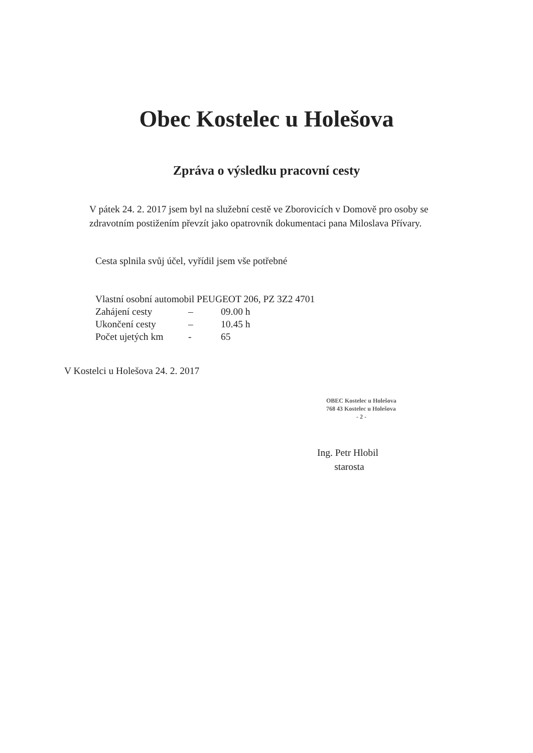Obec Kostelec u Holešova
Zpráva o výsledku pracovní cesty
V pátek 24. 2. 2017 jsem byl na služební cestě ve Zborovicích v Domově pro osoby se zdravotním postižením převzít jako opatrovník dokumentaci pana Miloslava Přívary.
Cesta splnila svůj účel, vyřídil jsem vše potřebné
Vlastní osobní automobil PEUGEOT 206, PZ 3Z2 4701
Zahájení cesty – 09.00 h
Ukončení cesty – 10.45 h
Počet ujetých km - 65
V Kostelci u Holešova 24. 2. 2017
OBEC Kostelec u Holešova
768 43 Kostelec u Holešova
- 2 -
Ing. Petr Hlobil
starosta